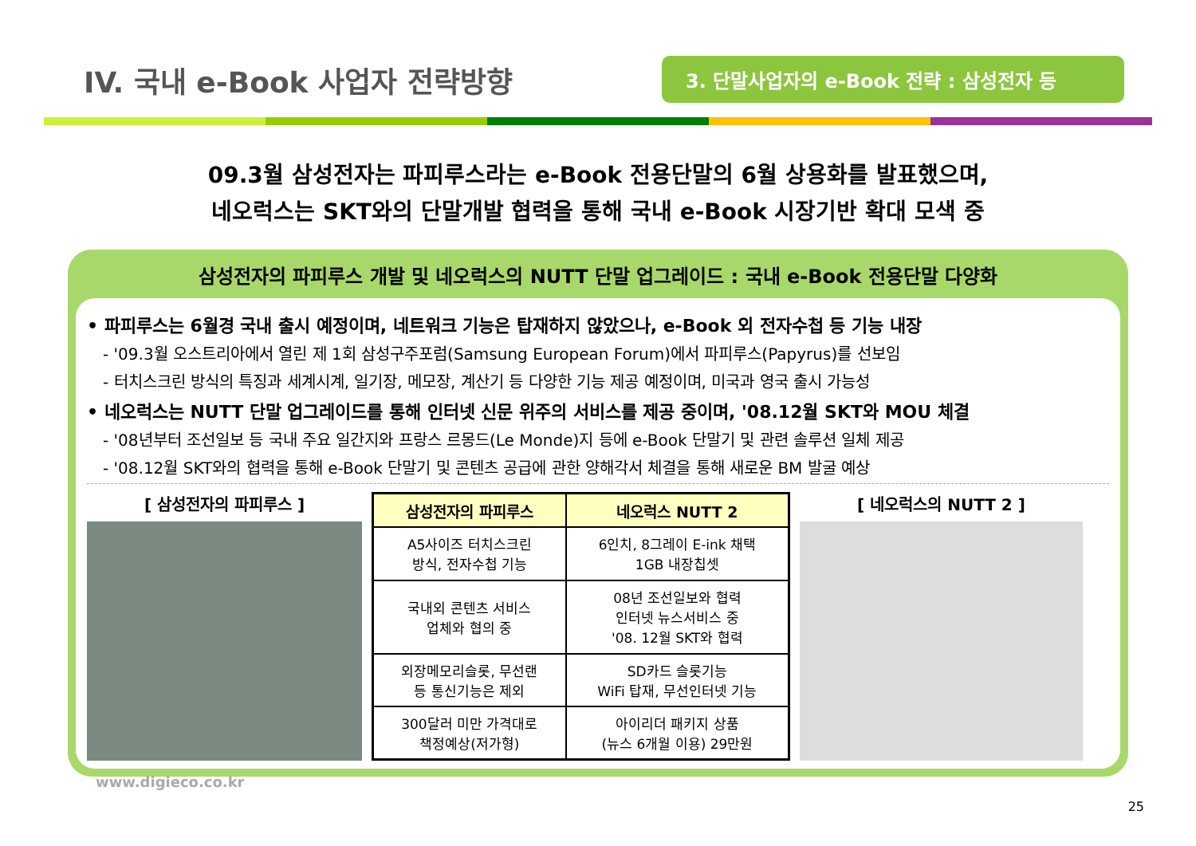IV. 국내 e-Book 사업자 전략방향
3. 단말사업자의 e-Book 전략 : 삼성전자 등
09.3월 삼성전자는 파피루스라는 e-Book 전용단말의 6월 상용화를 발표했으며,
네오럭스는 SKT와의 단말개발 협력을 통해 국내 e-Book 시장기반 확대 모색 중
삼성전자의 파피루스 개발 및 네오럭스의 NUTT 단말 업그레이드 : 국내 e-Book 전용단말 다양화
• 파피루스는 6월경 국내 출시 예정이며, 네트워크 기능은 탑재하지 않았으나, e-Book 외 전자수첩 등 기능 내장
- '09.3월 오스트리아에서 열린 제 1회 삼성구주포럼(Samsung European Forum)에서 파피루스(Papyrus)를 선보임
- 터치스크린 방식의 특징과 세계시계, 일기장, 메모장, 계산기 등 다양한 기능 제공 예정이며, 미국과 영국 출시 가능성
• 네오럭스는 NUTT 단말 업그레이드를 통해 인터넷 신문 위주의 서비스를 제공 중이며, '08.12월 SKT와 MOU 체결
- '08년부터 조선일보 등 국내 주요 일간지와 프랑스 르몽드(Le Monde)지 등에 e-Book 단말기 및 관련 솔루션 일체 제공
- '08.12월 SKT와의 협력을 통해 e-Book 단말기 및 콘텐츠 공급에 관한 양해각서 체결을 통해 새로운 BM 발굴 예상
[ 삼성전자의 파피루스 ]
| 삼성전자의 파피루스 | 네오럭스 NUTT 2 |
| --- | --- |
| A5사이즈 터치스크린 방식, 전자수첩 기능 | 6인치, 8그레이 E-ink 채택 1GB 내장칩셋 |
| 국내외 콘텐츠 서비스 업체와 협의 중 | 08년 조선일보와 협력 인터넷 뉴스서비스 중 '08. 12월 SKT와 협력 |
| 외장메모리슬롯, 무선랜 등 통신기능은 제외 | SD카드 슬롯기능 WiFi 탑재, 무선인터넷 기능 |
| 300달러 미만 가격대로 책정예상(저가형) | 아이리더 패키지 상품 (뉴스 6개월 이용) 29만원 |
[ 네오럭스의 NUTT 2 ]
www.digieco.co.kr
25